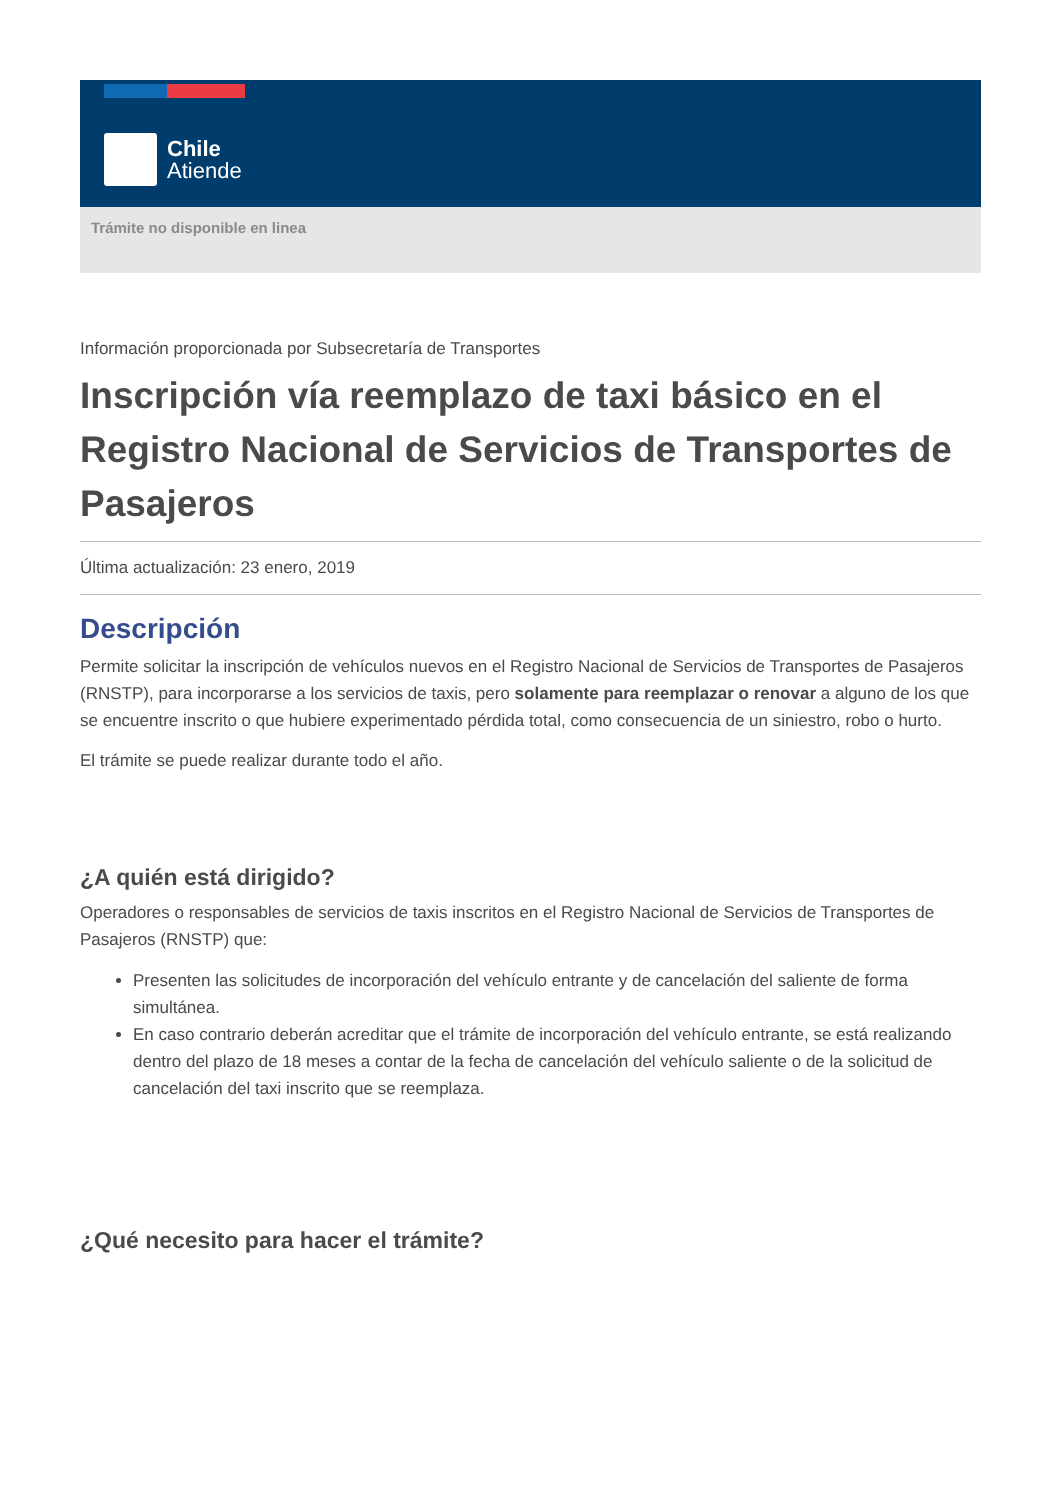Chile
Atiende
Trámite no disponible en linea
Información proporcionada por Subsecretaría de Transportes
Inscripción vía reemplazo de taxi básico en el Registro Nacional de Servicios de Transportes de Pasajeros
Última actualización: 23 enero, 2019
Descripción
Permite solicitar la inscripción de vehículos nuevos en el Registro Nacional de Servicios de Transportes de Pasajeros (RNSTP), para incorporarse a los servicios de taxis, pero solamente para reemplazar o renovar a alguno de los que se encuentre inscrito o que hubiere experimentado pérdida total, como consecuencia de un siniestro, robo o hurto.
El trámite se puede realizar durante todo el año.
¿A quién está dirigido?
Operadores o responsables de servicios de taxis inscritos en el Registro Nacional de Servicios de Transportes de Pasajeros (RNSTP) que:
Presenten las solicitudes de incorporación del vehículo entrante y de cancelación del saliente de forma simultánea.
En caso contrario deberán acreditar que el trámite de incorporación del vehículo entrante, se está realizando dentro del plazo de 18 meses a contar de la fecha de cancelación del vehículo saliente o de la solicitud de cancelación del taxi inscrito que se reemplaza.
¿Qué necesito para hacer el trámite?